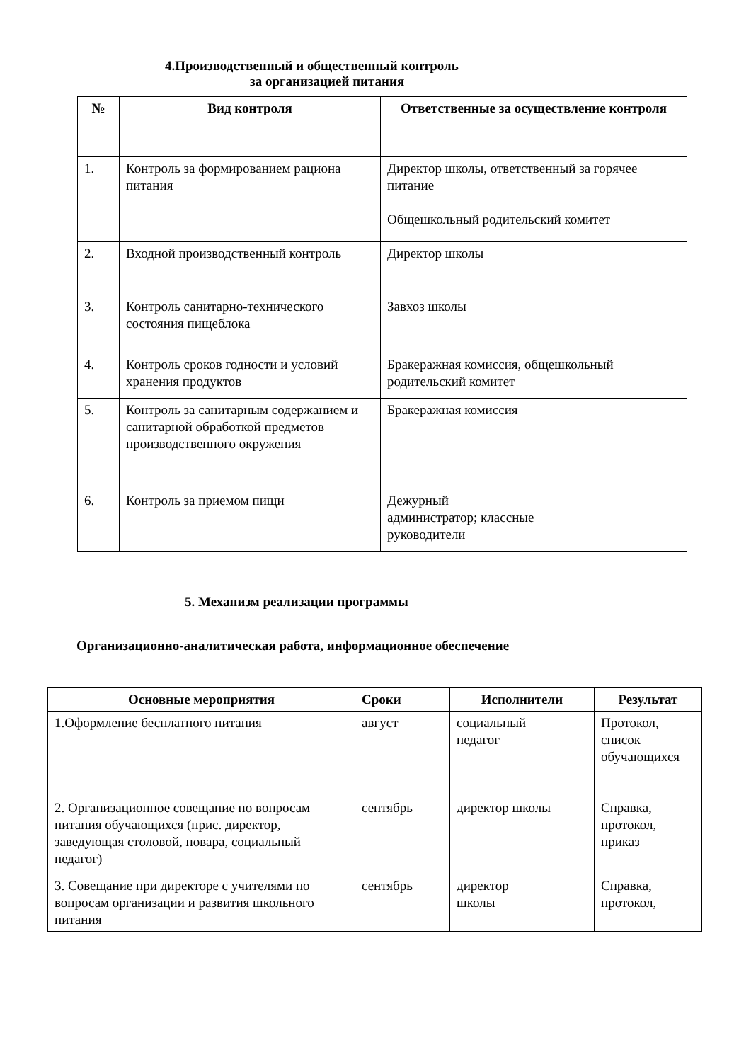4.Производственный и общественный контроль
за организацией питания
| № | Вид контроля | Ответственные за осуществление контроля |
| --- | --- | --- |
| 1. | Контроль за формированием рациона питания | Директор школы, ответственный за горячее питание Общешкольный родительский комитет |
| 2. | Входной производственный контроль | Директор школы |
| 3. | Контроль санитарно-технического состояния пищеблока | Завхоз школы |
| 4. | Контроль сроков годности и условий хранения продуктов | Бракеражная комиссия, общешкольный родительский комитет |
| 5. | Контроль за санитарным содержанием и санитарной обработкой предметов производственного окружения | Бракеражная комиссия |
| 6. | Контроль за приемом пищи | Дежурный администратор; классные руководители |
5. Механизм реализации программы
Организационно-аналитическая работа, информационное обеспечение
| Основные мероприятия | Сроки | Исполнители | Результат |
| --- | --- | --- | --- |
| 1.Оформление бесплатного питания | август | социальный педагог | Протокол, список обучающихся |
| 2. Организационное совещание по вопросам питания обучающихся (прис. директор, заведующая столовой, повара, социальный педагог) | сентябрь | директор школы | Справка, протокол, приказ |
| 3. Совещание при директоре с учителями по вопросам организации и развития школьного питания | сентябрь | директор школы | Справка, протокол, |